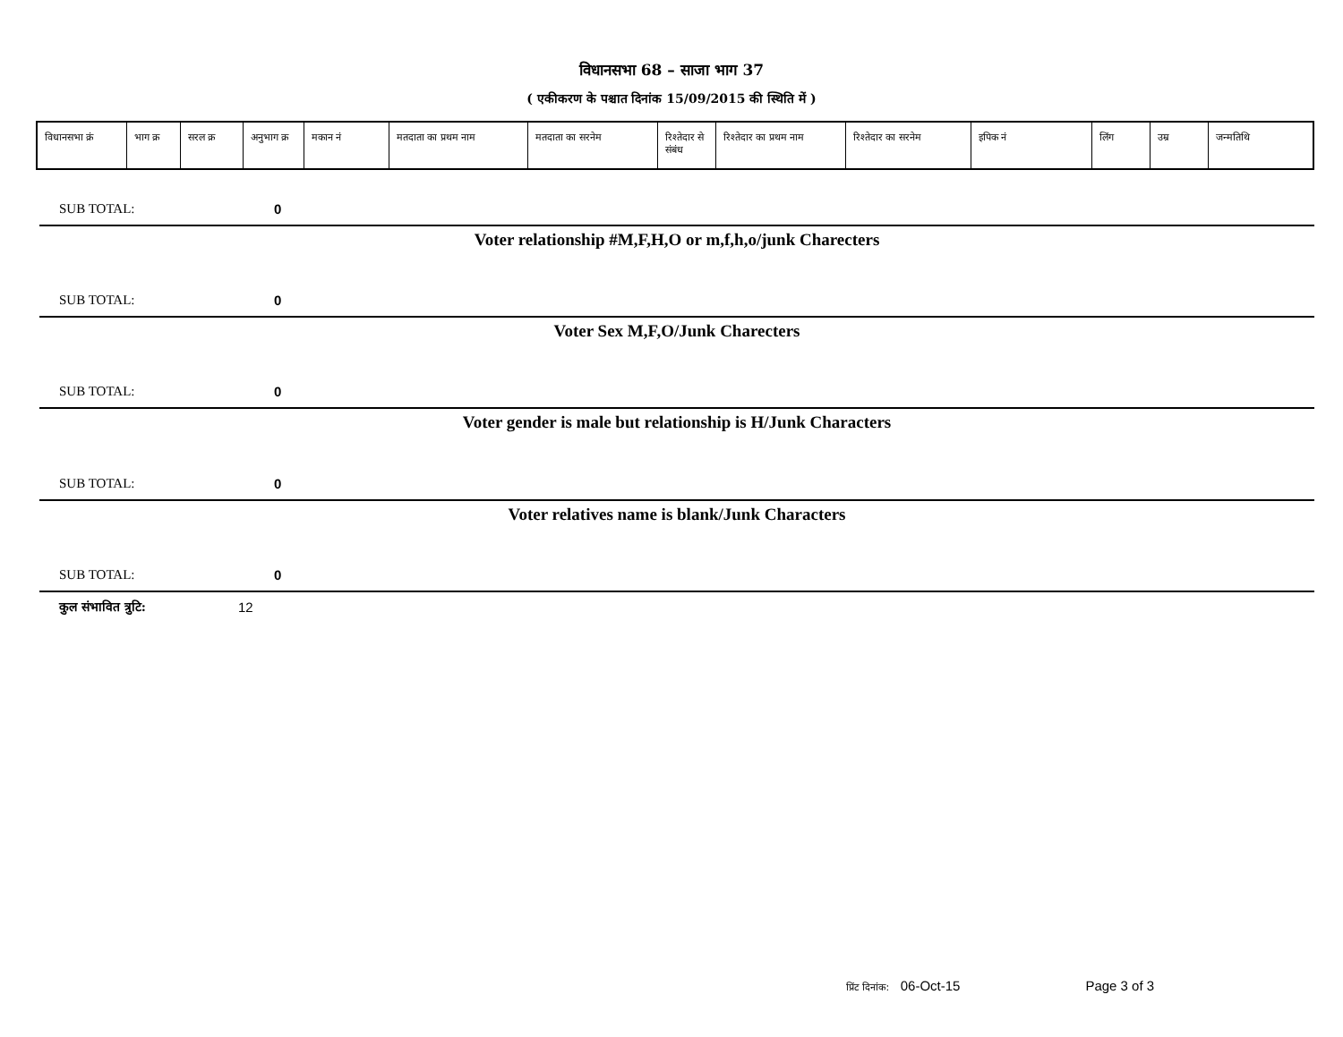विधानसभा 68 – साजा भाग 37
( एकीकरण के पश्चात दिनांक 15/09/2015 की स्थिति में )
| विधानसभा क्रं | भाग क्र | सरल क्र | अनुभाग क्र | मकान नं | मतदाता का प्रथम नाम | मतदाता का सरनेम | रिश्तेदार से संबंध | रिश्तेदार का प्रथम नाम | रिश्तेदार का सरनेम | इपिक नं | लिंग | उम्र | जन्मतिथि |
| --- | --- | --- | --- | --- | --- | --- | --- | --- | --- | --- | --- | --- | --- |
SUB TOTAL: 0
Voter relationship #M,F,H,O or m,f,h,o/junk Charecters
SUB TOTAL: 0
Voter Sex M,F,O/Junk Charecters
SUB TOTAL: 0
Voter gender is male but relationship is H/Junk Characters
SUB TOTAL: 0
Voter relatives name is blank/Junk Characters
SUB TOTAL: 0
कुल संभावित त्रुटि: 12
प्रिंट दिनांक: 06-Oct-15 Page 3 of 3